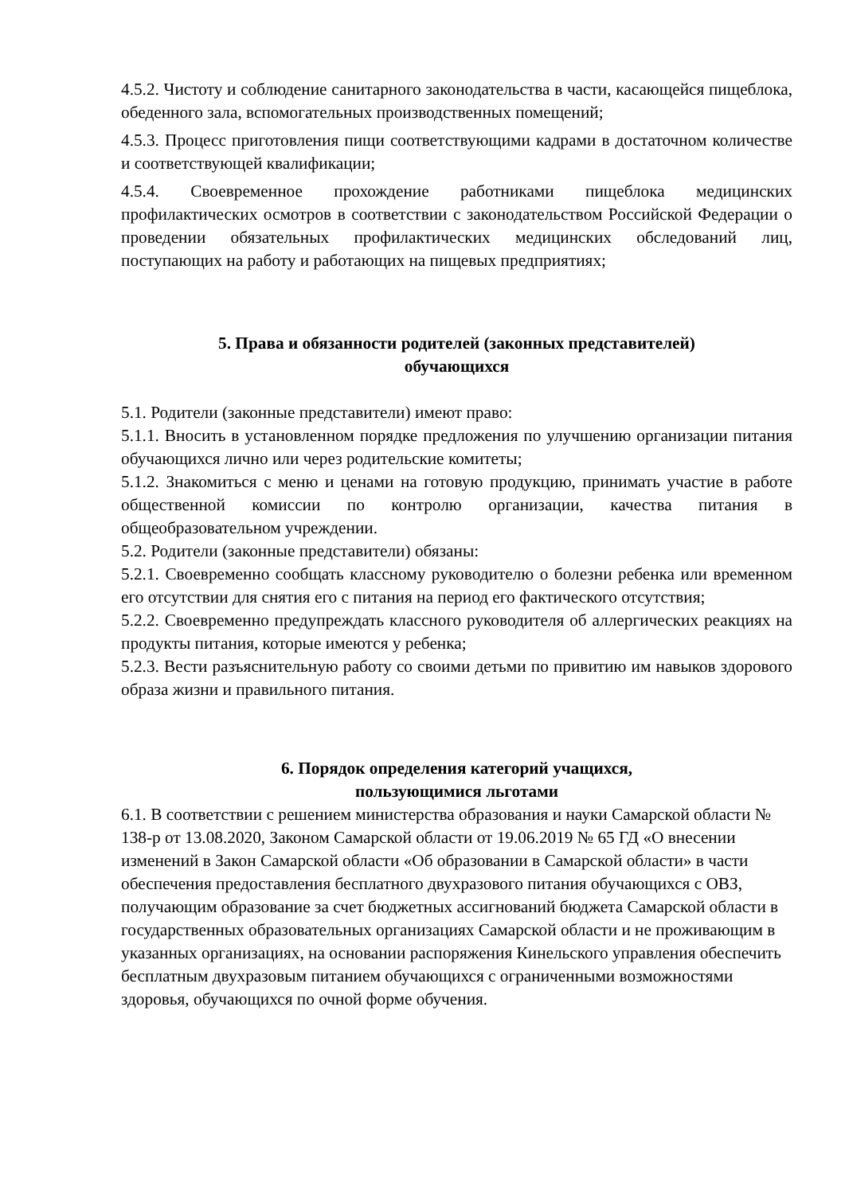4.5.2. Чистоту и соблюдение санитарного законодательства в части, касающейся пищеблока, обеденного зала, вспомогательных производственных помещений;
4.5.3. Процесс приготовления пищи соответствующими кадрами в достаточном количестве и соответствующей квалификации;
4.5.4. Своевременное прохождение работниками пищеблока медицинских профилактических осмотров в соответствии с законодательством Российской Федерации о проведении обязательных профилактических медицинских обследований лиц, поступающих на работу и работающих на пищевых предприятиях;
5. Права и обязанности родителей (законных представителей)
обучающихся
5.1. Родители (законные представители) имеют право:
5.1.1. Вносить в установленном порядке предложения по улучшению организации питания обучающихся лично или через родительские комитеты;
5.1.2. Знакомиться с меню и ценами на готовую продукцию, принимать участие в работе общественной комиссии по контролю организации, качества питания в общеобразовательном учреждении.
5.2. Родители (законные представители) обязаны:
5.2.1. Своевременно сообщать классному руководителю о болезни ребенка или временном его отсутствии для снятия его с питания на период его фактического отсутствия;
5.2.2. Своевременно предупреждать классного руководителя об аллергических реакциях на продукты питания, которые имеются у ребенка;
5.2.3. Вести разъяснительную работу со своими детьми по привитию им навыков здорового образа жизни и правильного питания.
6. Порядок определения категорий учащихся,
пользующимися льготами
6.1. В соответствии с решением министерства образования и науки Самарской области № 138-р от 13.08.2020, Законом Самарской области от 19.06.2019 № 65 ГД «О внесении изменений в Закон Самарской области «Об образовании в Самарской области» в части обеспечения предоставления бесплатного двухразового питания обучающихся с ОВЗ, получающим образование за счет бюджетных ассигнований бюджета Самарской области в государственных образовательных организациях Самарской области и не проживающим в указанных организациях, на основании распоряжения Кинельского управления обеспечить бесплатным двухразовым питанием обучающихся с ограниченными возможностями здоровья, обучающихся по очной форме обучения.